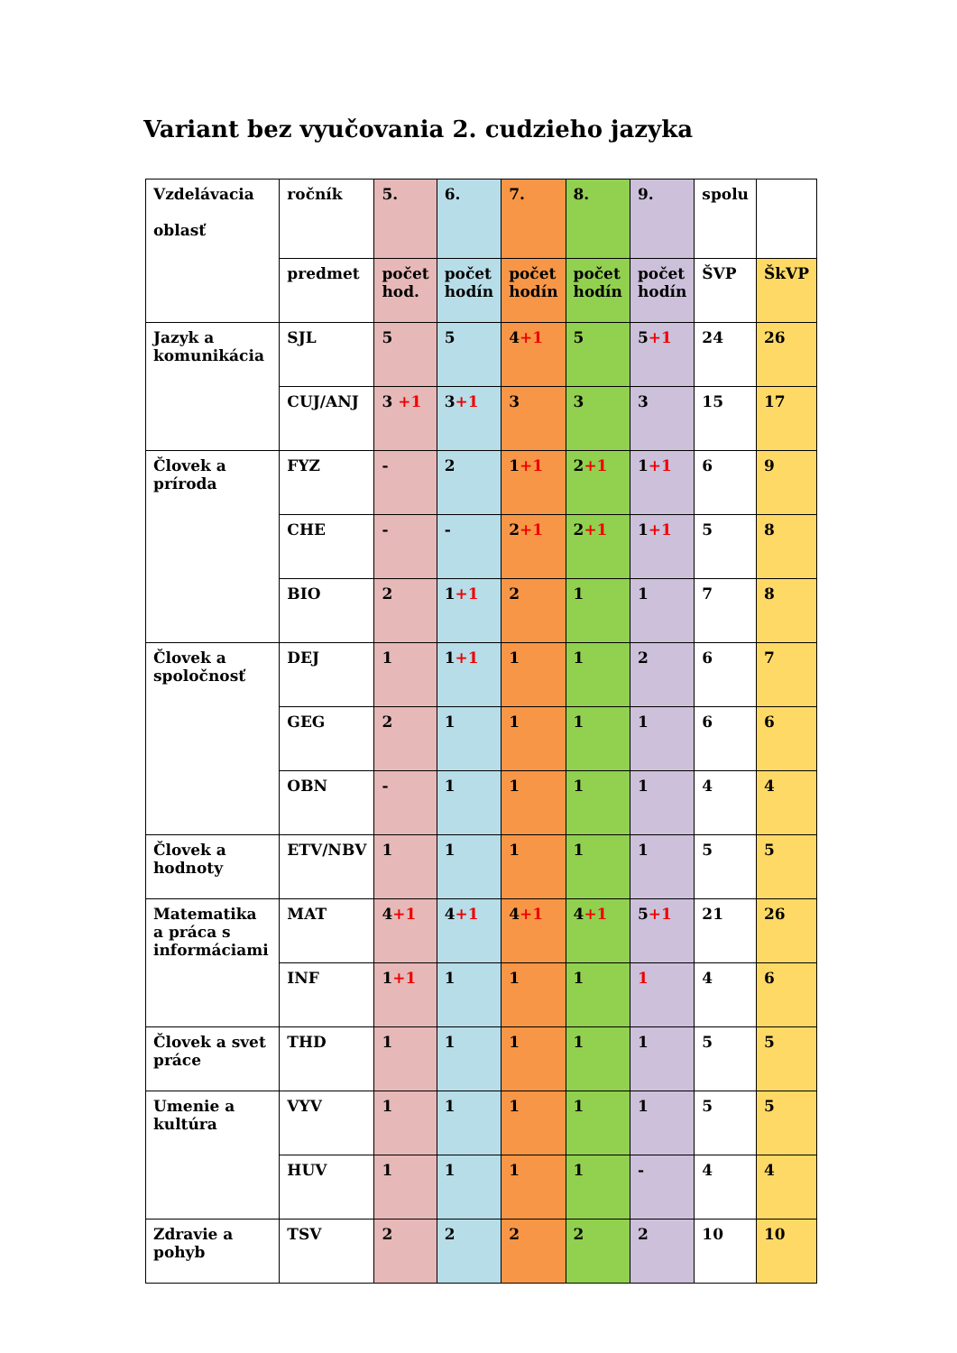Variant bez vyučovania 2. cudzieho jazyka
| Vzdelávacia oblasť | ročník | 5. | 6. | 7. | 8. | 9. | spolu | |
| | predmet | počet hod. | počet hodín | počet hodín | počet hodín | počet hodín | ŠVP | ŠkVP |
| Jazyk a komunikácia | SJL | 5 | 5 | 4 +1 | 5 | 5 +1 | 24 | 26 |
| | CUJ/ANJ | 3 +1 | 3 +1 | 3 | 3 | 3 | 15 | 17 |
| Človek a príroda | FYZ | - | 2 | 1 +1 | 2 +1 | 1 +1 | 6 | 9 |
| | CHE | - | - | 2 +1 | 2 +1 | 1 +1 | 5 | 8 |
| | BIO | 2 | 1 +1 | 2 | 1 | 1 | 7 | 8 |
| Človek a spoločnosť | DEJ | 1 | 1 +1 | 1 | 1 | 2 | 6 | 7 |
| | GEG | 2 | 1 | 1 | 1 | 1 | 6 | 6 |
| | OBN | - | 1 | 1 | 1 | 1 | 4 | 4 |
| Človek a hodnoty | ETV/NBV | 1 | 1 | 1 | 1 | 1 | 5 | 5 |
| Matematika a práca s informáciami | MAT | 4 +1 | 4 +1 | 4 +1 | 4 +1 | 5 +1 | 21 | 26 |
| | INF | 1 +1 | 1 | 1 | 1 | 1 | 4 | 6 |
| Človek a svet práce | THD | 1 | 1 | 1 | 1 | 1 | 5 | 5 |
| Umenie a kultúra | VYV | 1 | 1 | 1 | 1 | 1 | 5 | 5 |
| | HUV | 1 | 1 | 1 | 1 | - | 4 | 4 |
| Zdravie a pohyb | TSV | 2 | 2 | 2 | 2 | 2 | 10 | 10 |